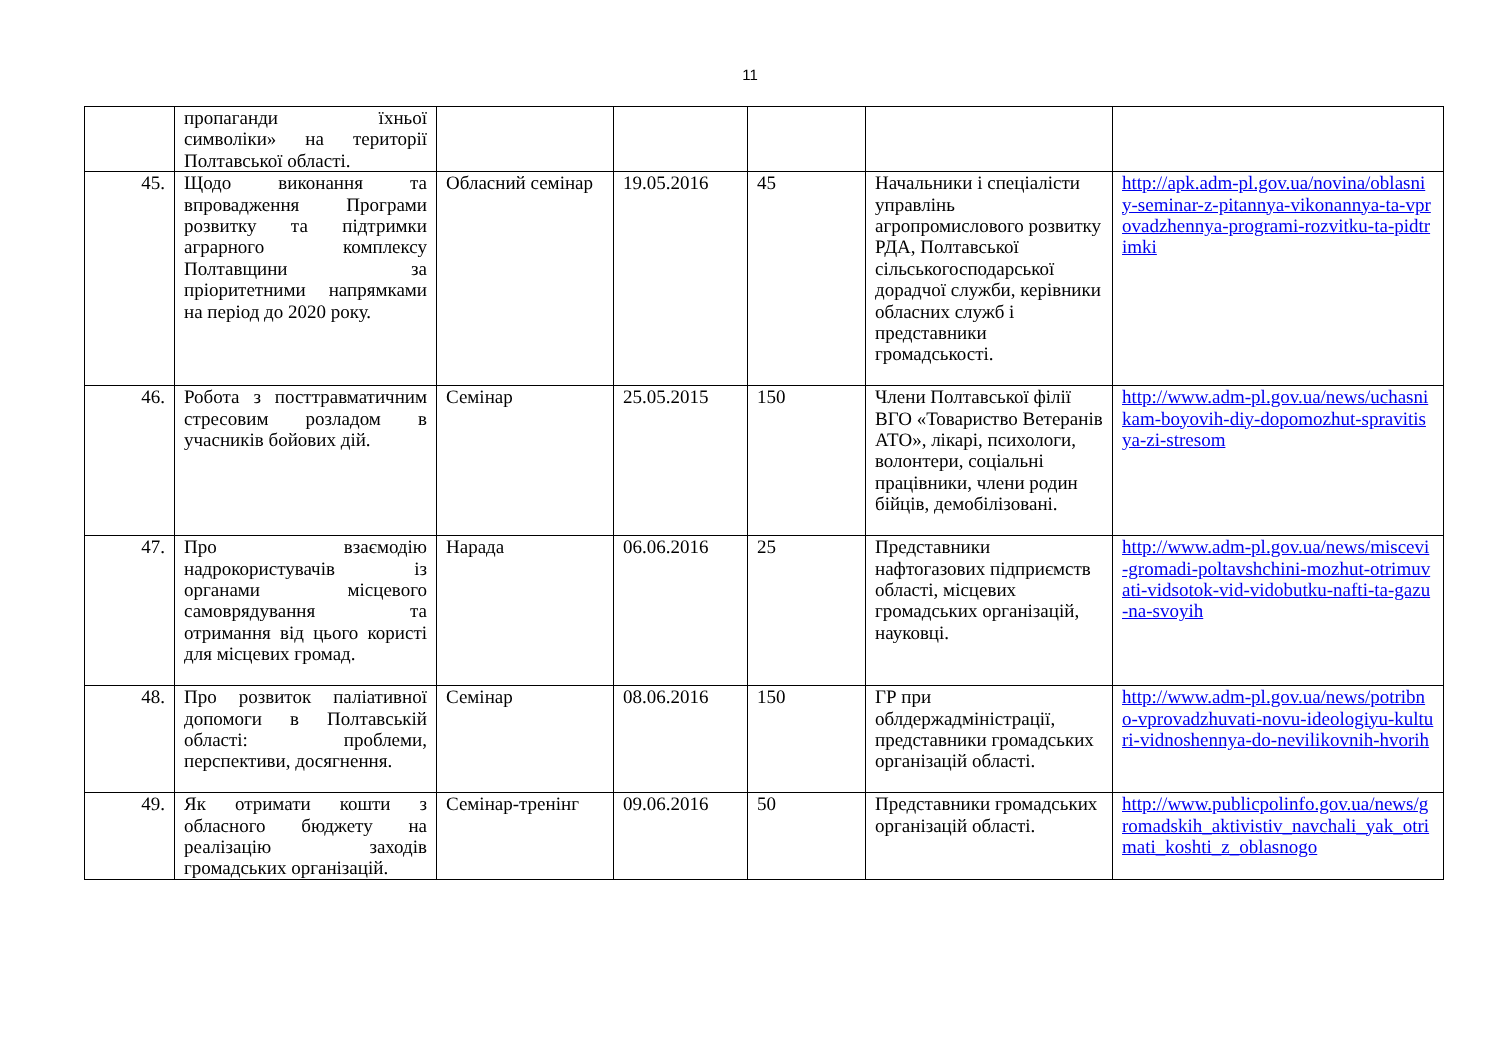11
| | пропаганди їхньої символіки» на території Полтавської області. | | | | | |
| 45. | Щодо виконання та впровадження Програми розвитку та підтримки аграрного комплексу Полтавщини за пріоритетними напрямками на період до 2020 року. | Обласний семінар | 19.05.2016 | 45 | Начальники і спеціалісти управлінь агропромислового розвитку РДА, Полтавської сільськогосподарської дорадчої служби, керівники обласних служб і представники громадськості. | http://apk.adm-pl.gov.ua/novina/oblasniy-seminar-z-pitannya-vikonannya-ta-vprovadzhennya-programi-rozvitku-ta-pidtrimki |
| 46. | Робота з посттравматичним стресовим розладом в учасників бойових дій. | Семінар | 25.05.2015 | 150 | Члени Полтавської філії ВГО «Товариство Ветеранів АТО», лікарі, психологи, волонтери, соціальні працівники, члени родин бійців, демобілізовані. | http://www.adm-pl.gov.ua/news/uchasnikam-boyovih-diy-dopomozhut-spravitisya-zi-stresom |
| 47. | Про взаємодію надрокористувачів із органами місцевого самоврядування та отримання від цього користі для місцевих громад. | Нарада | 06.06.2016 | 25 | Представники нафтогазових підприємств області, місцевих громадських організацій, науковці. | http://www.adm-pl.gov.ua/news/miscevi-gromadi-poltavshchini-mozhut-otrimuvati-vidsotok-vid-vidobutku-nafti-ta-gazu-na-svoyih |
| 48. | Про розвиток паліативної допомоги в Полтавській області: проблеми, перспективи, досягнення. | Семінар | 08.06.2016 | 150 | ГР при облдержадміністрації, представники громадських організацій області. | http://www.adm-pl.gov.ua/news/potribno-vprovadzhuvati-novu-ideologiyu-kulturi-vidnoshennya-do-nevilikovnih-hvorih |
| 49. | Як отримати кошти з обласного бюджету на реалізацію заходів громадських організацій. | Семінар-тренінг | 09.06.2016 | 50 | Представники громадських організацій області. | http://www.publicpolinfo.gov.ua/news/gromadskih_aktivistiv_navchali_yak_otrimati_koshti_z_oblasnogo |